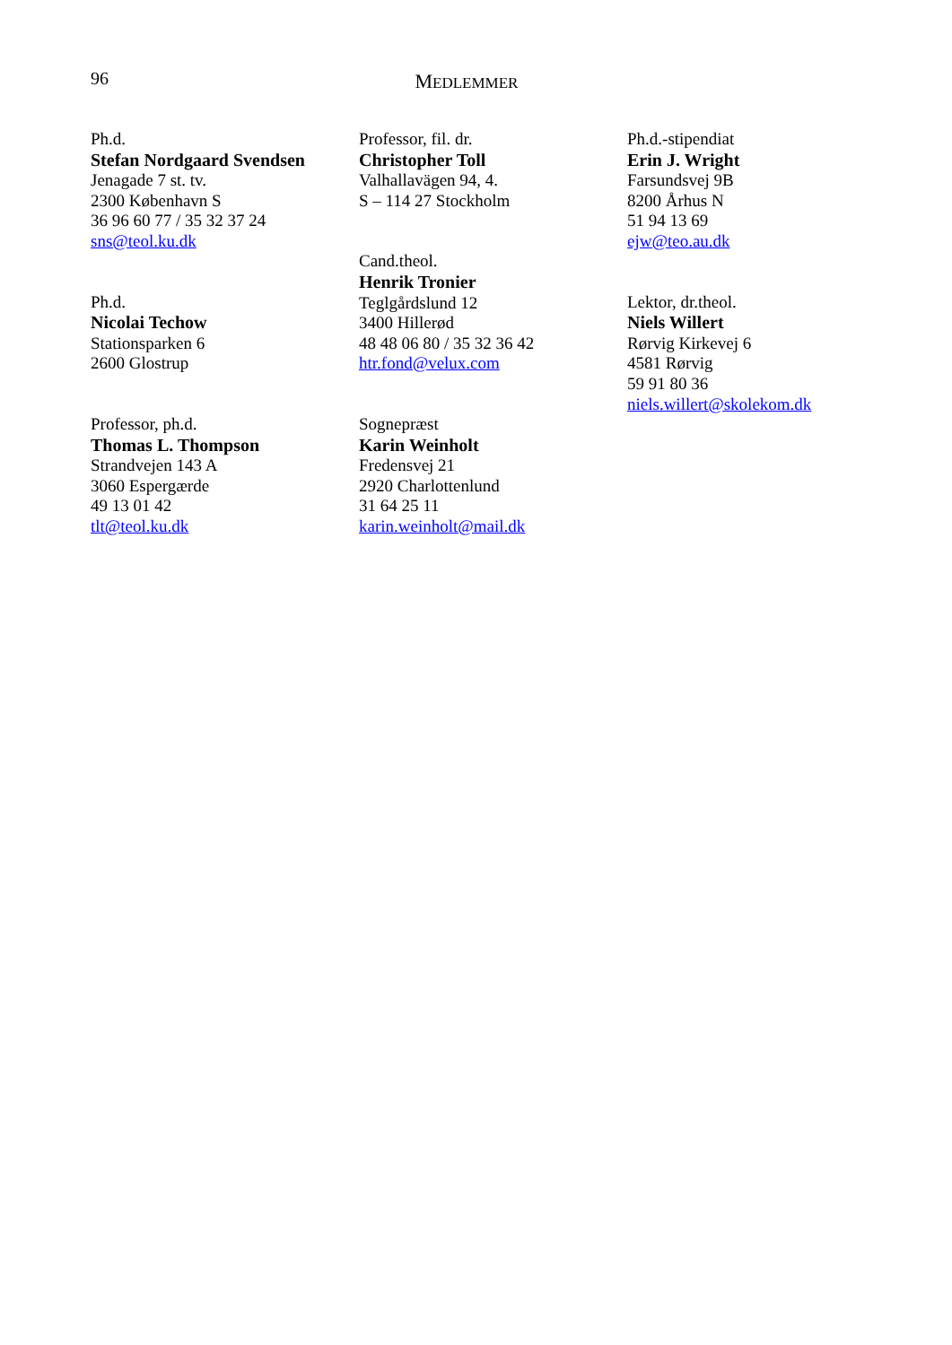96
MEDLEMMER
Ph.d.
Stefan Nordgaard Svendsen
Jenagade 7 st. tv.
2300 København S
36 96 60 77 / 35 32 37 24
sns@teol.ku.dk
Ph.d.
Nicolai Techow
Stationsparken 6
2600 Glostrup
Professor, ph.d.
Thomas L. Thompson
Strandvejen 143 A
3060 Espergærde
49 13 01 42
tlt@teol.ku.dk
Professor, fil. dr.
Christopher Toll
Valhallavägen 94, 4.
S – 114 27 Stockholm
Cand.theol.
Henrik Tronier
Teglgårdslund 12
3400 Hillerød
48 48 06 80 / 35 32 36 42
htr.fond@velux.com
Sognepræst
Karin Weinholt
Fredensvej 21
2920 Charlottenlund
31 64 25 11
karin.weinholt@mail.dk
Ph.d.-stipendiat
Erin J. Wright
Farsundsvej 9B
8200 Århus N
51 94 13 69
ejw@teo.au.dk
Lektor, dr.theol.
Niels Willert
Rørvig Kirkevej 6
4581 Rørvig
59 91 80 36
niels.willert@skolekom.dk